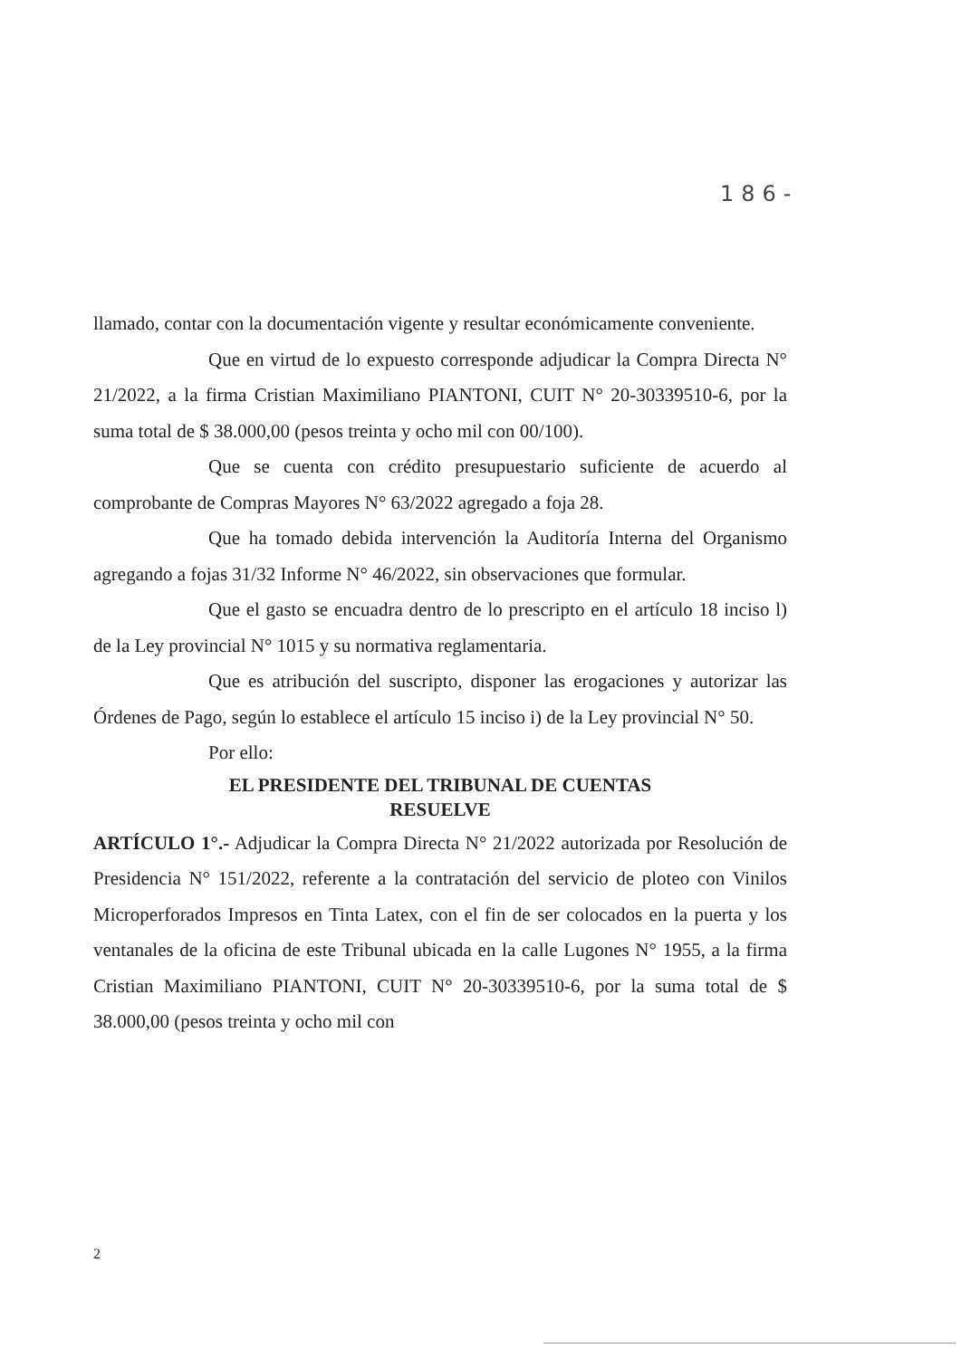186-
llamado, contar con la documentación vigente y resultar económicamente conveniente.
Que en virtud de lo expuesto corresponde adjudicar la Compra Directa N° 21/2022, a la firma Cristian Maximiliano PIANTONI, CUIT N° 20-30339510-6, por la suma total de $ 38.000,00 (pesos treinta y ocho mil con 00/100).
Que se cuenta con crédito presupuestario suficiente de acuerdo al comprobante de Compras Mayores N° 63/2022 agregado a foja 28.
Que ha tomado debida intervención la Auditoría Interna del Organismo agregando a fojas 31/32 Informe N° 46/2022, sin observaciones que formular.
Que el gasto se encuadra dentro de lo prescripto en el artículo 18 inciso l) de la Ley provincial N° 1015 y su normativa reglamentaria.
Que es atribución del suscripto, disponer las erogaciones y autorizar las Órdenes de Pago, según lo establece el artículo 15 inciso i) de la Ley provincial N° 50.
Por ello:
EL PRESIDENTE DEL TRIBUNAL DE CUENTAS
RESUELVE
ARTÍCULO 1°.- Adjudicar la Compra Directa N° 21/2022 autorizada por Resolución de Presidencia N° 151/2022, referente a la contratación del servicio de ploteo con Vinilos Microperforados Impresos en Tinta Latex, con el fin de ser colocados en la puerta y los ventanales de la oficina de este Tribunal ubicada en la calle Lugones N° 1955, a la firma Cristian Maximiliano PIANTONI, CUIT N° 20-30339510-6, por la suma total de $ 38.000,00 (pesos treinta y ocho mil con
2